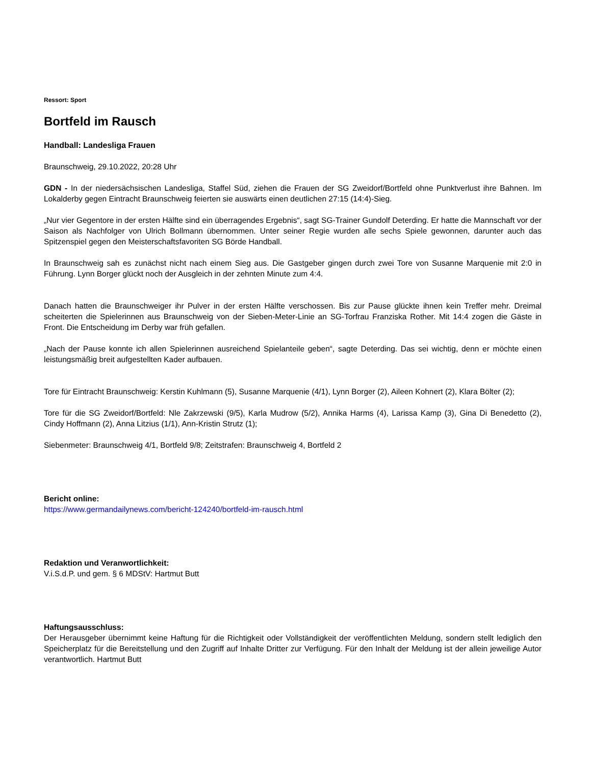Ressort: Sport
Bortfeld im Rausch
Handball: Landesliga Frauen
Braunschweig, 29.10.2022, 20:28 Uhr
GDN - In der niedersächsischen Landesliga, Staffel Süd, ziehen die Frauen der SG Zweidorf/Bortfeld ohne Punktverlust ihre Bahnen. Im Lokalderby gegen Eintracht Braunschweig feierten sie auswärts einen deutlichen 27:15 (14:4)-Sieg.
„Nur vier Gegentore in der ersten Hälfte sind ein überragendes Ergebnis“, sagt SG-Trainer Gundolf Deterding. Er hatte die Mannschaft vor der Saison als Nachfolger von Ulrich Bollmann übernommen. Unter seiner Regie wurden alle sechs Spiele gewonnen, darunter auch das Spitzenspiel gegen den Meisterschaftsfavoriten SG Börde Handball.
In Braunschweig sah es zunächst nicht nach einem Sieg aus. Die Gastgeber gingen durch zwei Tore von Susanne Marquenie mit 2:0 in Führung. Lynn Borger glückt noch der Ausgleich in der zehnten Minute zum 4:4.
Danach hatten die Braunschweiger ihr Pulver in der ersten Hälfte verschossen. Bis zur Pause glückte ihnen kein Treffer mehr. Dreimal scheiterten die Spielerinnen aus Braunschweig von der Sieben-Meter-Linie an SG-Torfrau Franziska Rother. Mit 14:4 zogen die Gäste in Front. Die Entscheidung im Derby war früh gefallen.
„Nach der Pause konnte ich allen Spielerinnen ausreichend Spielanteile geben“, sagte Deterding. Das sei wichtig, denn er möchte einen leistungsmäßig breit aufgestellten Kader aufbauen.
Tore für Eintracht Braunschweig: Kerstin Kuhlmann (5), Susanne Marquenie (4/1), Lynn Borger (2), Aileen Kohnert (2), Klara Bölter (2);
Tore für die SG Zweidorf/Bortfeld: Nle Zakrzewski (9/5), Karla Mudrow (5/2), Annika Harms (4), Larissa Kamp (3), Gina Di Benedetto (2), Cindy Hoffmann (2), Anna Litzius (1/1), Ann-Kristin Strutz (1);
Siebenmeter: Braunschweig 4/1, Bortfeld 9/8; Zeitstrafen: Braunschweig 4, Bortfeld 2
Bericht online:
https://www.germandailynews.com/bericht-124240/bortfeld-im-rausch.html
Redaktion und Veranwortlichkeit:
V.i.S.d.P. und gem. § 6 MDStV: Hartmut Butt
Haftungsausschluss:
Der Herausgeber übernimmt keine Haftung für die Richtigkeit oder Vollständigkeit der veröffentlichten Meldung, sondern stellt lediglich den Speicherplatz für die Bereitstellung und den Zugriff auf Inhalte Dritter zur Verfügung. Für den Inhalt der Meldung ist der allein jeweilige Autor verantwortlich. Hartmut Butt